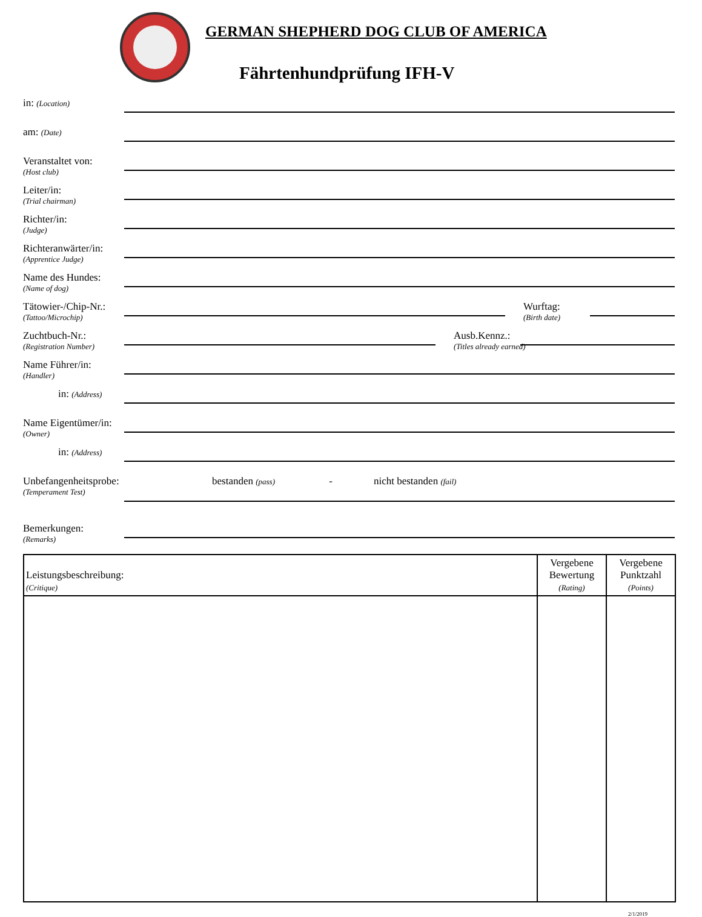GERMAN SHEPHERD DOG CLUB OF AMERICA
Fährtenhundprüfung IFH-V
in: (Location)
am: (Date)
Veranstaltet von:
(Host club)
Leiter/in:
(Trial chairman)
Richter/in:
(Judge)
Richteranwärter/in:
(Apprentice Judge)
Name des Hundes:
(Name of dog)
Tätowier-/Chip-Nr.:
(Tattoo/Microchip)
Wurftag:
(Birth date)
Zuchtbuch-Nr.:
(Registration Number)
Ausb.Kennz.:
(Titles already earned)
Name Führer/in:
(Handler)
in: (Address)
Name Eigentümer/in:
(Owner)
in: (Address)
Unbefangenheitsprobe:
(Temperament Test)
bestanden (pass) - nicht bestanden (fail)
Bemerkungen:
(Remarks)
| Leistungsbeschreibung: (Critique) | Vergebene Bewertung (Rating) | Vergebene Punktzahl (Points) |
| --- | --- | --- |
2/1/2019